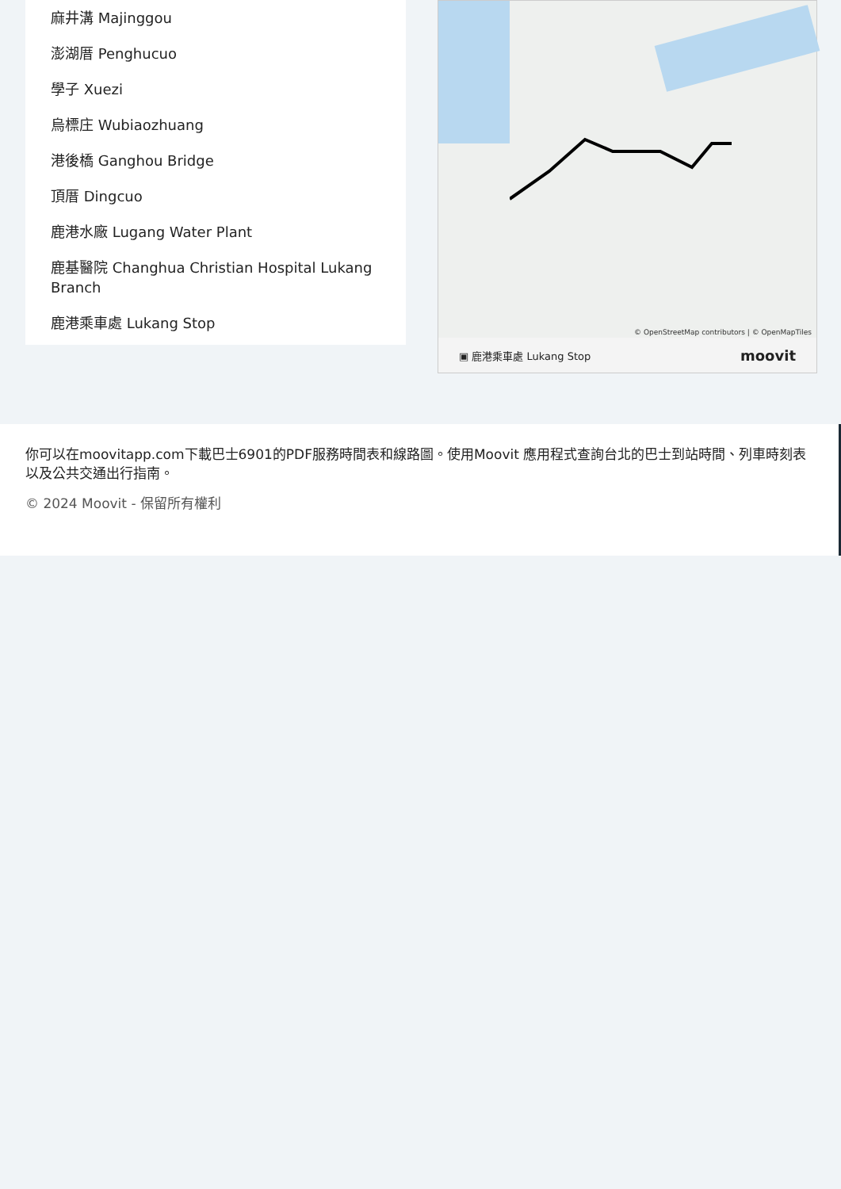麻井溝 Majinggou
澎湖厝 Penghucuo
學子 Xuezi
烏標庄 Wubiaozhuang
港後橋 Ganghou Bridge
頂厝 Dingcuo
鹿港水廠 Lugang Water Plant
鹿基醫院 Changhua Christian Hospital Lukang Branch
鹿港乘車處 Lukang Stop
© OpenStreetMap contributors | © OpenMapTiles
▣ 鹿港乘車處 Lukang Stop moovit
你可以在moovitapp.com下載巴士6901的PDF服務時間表和線路圖。使用Moovit 應用程式查詢台北的巴士到站時間、列車時刻表以及公共交通出行指南。
© 2024 Moovit - 保留所有權利